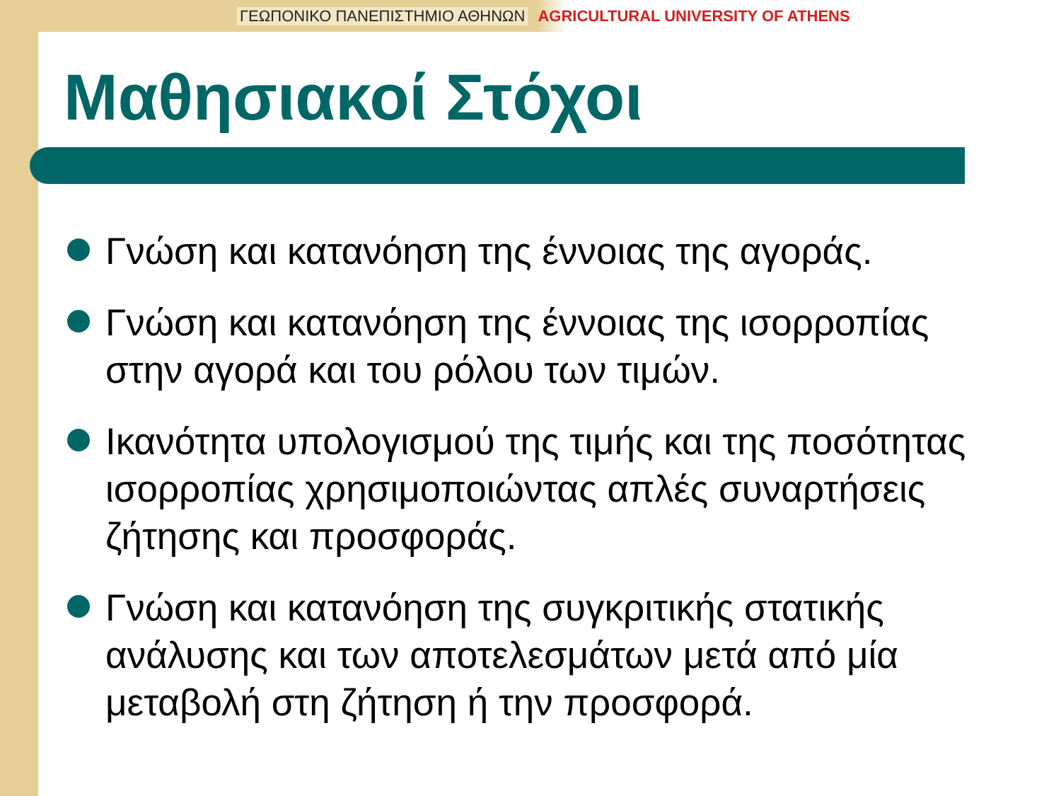ΓΕΩΠΟΝΙΚΟ ΠΑΝΕΠΙΣΤΗΜΙΟ ΑΘΗΝΩΝ AGRICULTURAL UNIVERSITY OF ATHENS
Μαθησιακοί Στόχοι
Γνώση και κατανόηση της έννοιας της αγοράς.
Γνώση και κατανόηση της έννοιας της ισορροπίας στην αγορά και του ρόλου των τιμών.
Ικανότητα υπολογισμού της τιμής και της ποσότητας ισορροπίας χρησιμοποιώντας απλές συναρτήσεις ζήτησης και προσφοράς.
Γνώση και κατανόηση της συγκριτικής στατικής ανάλυσης και των αποτελεσμάτων μετά από μία μεταβολή στη ζήτηση ή την προσφορά.